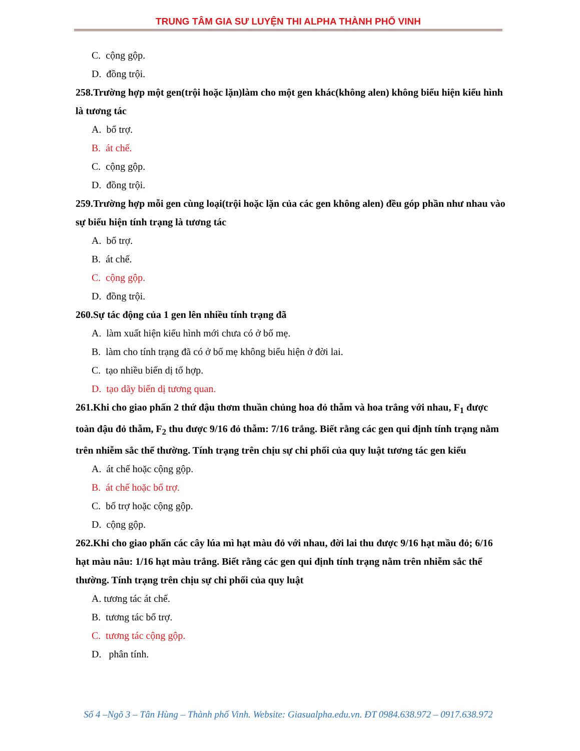TRUNG TÂM GIA SƯ LUYỆN THI ALPHA THÀNH PHỐ VINH
C. cộng gộp.
D. đồng trội.
258.Trường hợp một gen(trội hoặc lặn)làm cho một gen khác(không alen) không biểu hiện kiểu hình là tương tác
A. bổ trợ.
B. át chế.
C. cộng gộp.
D. đồng trội.
259.Trường hợp mỗi gen cùng loại(trội hoặc lặn của các gen không alen) đều góp phần như nhau vào sự biểu hiện tính trạng là tương tác
A. bổ trợ.
B. át chế.
C. cộng gộp.
D. đồng trội.
260.Sự tác động của 1 gen lên nhiều tính trạng đã
A. làm xuất hiện kiểu hình mới chưa có ở bố mẹ.
B. làm cho tính trạng đã có ở bố mẹ không biểu hiện ở đời lai.
C. tạo nhiều biến dị tổ hợp.
D. tạo dãy biến dị tương quan.
261.Khi cho giao phấn 2 thứ đậu thơm thuần chủng hoa đỏ thẫm và hoa trắng với nhau, F<sub>1</sub> được toàn đậu đỏ thẫm, F<sub>2</sub> thu được 9/16 đỏ thẫm: 7/16 trắng. Biết rằng các gen qui định tính trạng nằm trên nhiễm sắc thể thường. Tính trạng trên chịu sự chi phối của quy luật tương tác gen kiểu
A. át chế hoặc cộng gộp.
B. át chế hoặc bổ trợ.
C. bổ trợ hoặc cộng gộp.
D. cộng gộp.
262.Khi cho giao phấn các cây lúa mì hạt màu đỏ với nhau, đời lai thu được 9/16 hạt mầu đỏ; 6/16 hạt màu nâu: 1/16 hạt màu trắng. Biết rằng các gen qui định tính trạng nằm trên nhiễm sắc thể thường. Tính trạng trên chịu sự chi phối của quy luật
A. tương tác át chế.
B. tương tác bổ trợ.
C. tương tác cộng gộp.
D. phân tính.
Số 4 –Ngõ 3 – Tân Hùng – Thành phố Vinh. Website: Giasualpha.edu.vn. ĐT 0984.638.972 – 0917.638.972